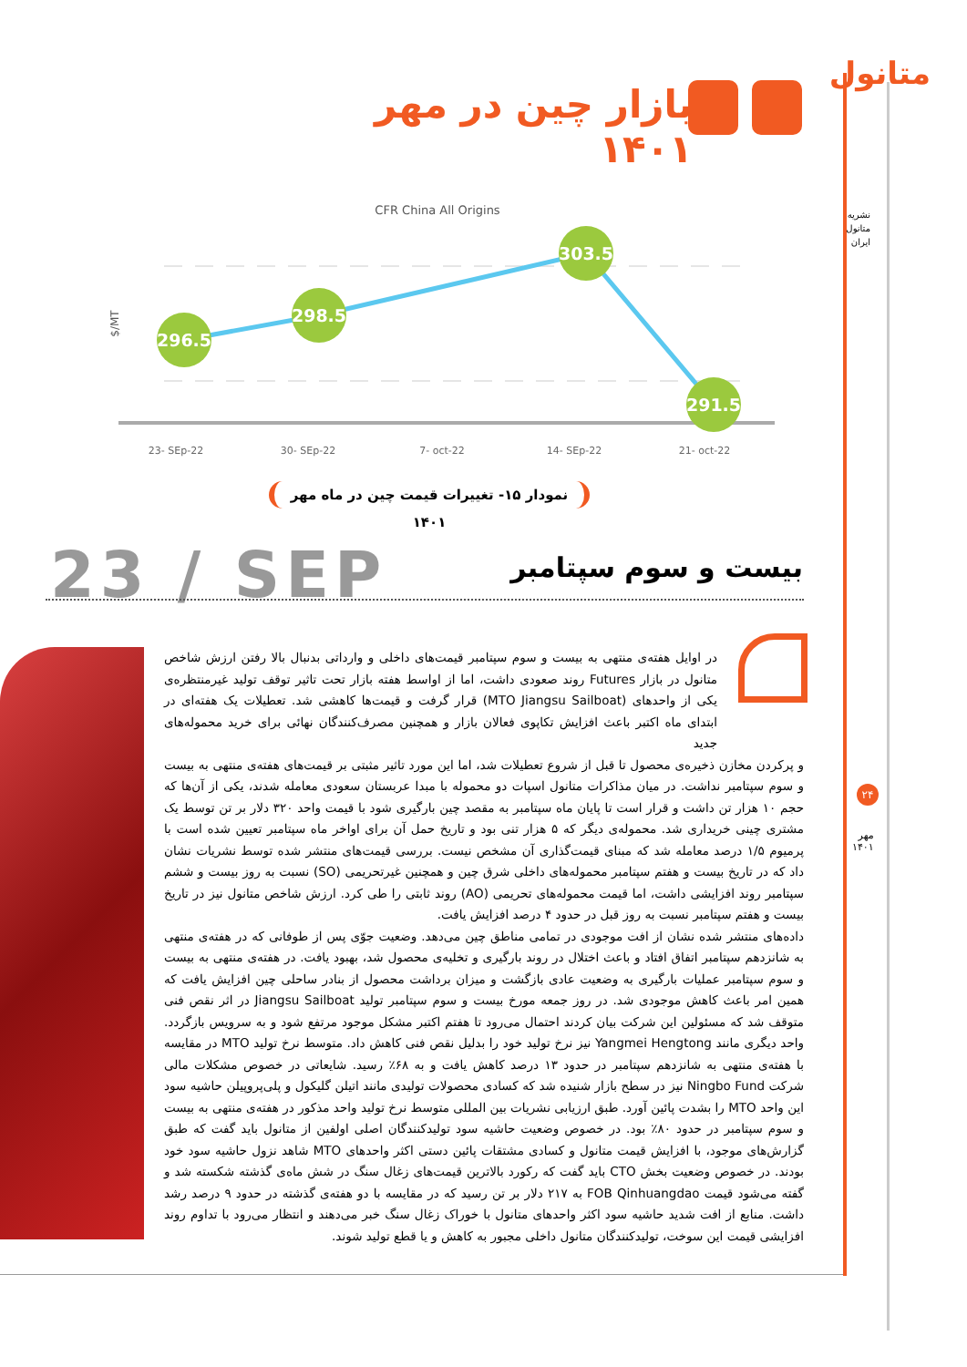متانول
نشریه
متانول
ایران
بازار چین در مهر ۱۴۰۱
CFR China All Origins
$/MT
296.5
298.5
303.5
291.5
23- SEp-22
30- SEp-22
7- oct-22
14- SEp-22
21- oct-22
نمودار ۱۵- تغییرات قیمت چین در ماه مهر ۱۴۰۱
23 / SEP بیست و سوم سپتامبر
در اوایل هفته‌ی منتهی به بیست و سوم سپتامبر قیمت‌های داخلی و وارداتی بدنبال بالا رفتن ارزش شاخص متانول در بازار Futures روند صعودی داشت، اما از اواسط هفته بازار تحت تاثیر توقف تولید غیرمنتظره‌ی یکی از واحدهای (MTO Jiangsu Sailboat) قرار گرفت و قیمت‌ها کاهشی شد. تعطیلات یک هفته‌ای در ابتدای ماه اکتبر باعث افزایش تکاپوی فعالان بازار و همچنین مصرف‌کنندگان نهائی برای خرید محموله‌های جدید
و پرکردن مخازن ذخیره‌ی محصول تا قبل از شروع تعطیلات شد، اما این مورد تاثیر مثبتی بر قیمت‌های هفته‌ی منتهی به بیست و سوم سپتامبر نداشت. در میان مذاکرات متانول اسپات دو محموله با مبدا عربستان سعودی معامله شدند، یکی از آن‌ها که حجم ۱۰ هزار تن داشت و قرار است تا پایان ماه سپتامبر به مقصد چین بارگیری شود با قیمت واحد ۳۲۰ دلار بر تن توسط یک مشتری چینی خریداری شد. محموله‌ی دیگر که ۵ هزار تنی بود و تاریخ حمل آن برای اواخر ماه سپتامبر تعیین شده است با پرمیوم ۱/۵ درصد معامله شد که مبنای قیمت‌گذاری آن مشخص نیست. بررسی قیمت‌های منتشر شده توسط نشریات نشان داد که در تاریخ بیست و هفتم سپتامبر محموله‌های داخلی شرق چین و همچنین غیرتحریمی (SO) نسبت به روز بیست و ششم سپتامبر روند افزایشی داشت، اما قیمت محموله‌های تحریمی (AO) روند ثابتی را طی کرد. ارزش شاخص متانول نیز در تاریخ بیست و هفتم سپتامبر نسبت به روز قبل در حدود ۴ درصد افزایش یافت.
داده‌های منتشر شده نشان از افت موجودی در تمامی مناطق چین می‌دهد. وضعیت جوّی پس از طوفانی که در هفته‌ی منتهی به شانزدهم سپتامبر اتفاق افتاد و باعث اختلال در روند بارگیری و تخلیه‌ی محصول شد، بهبود یافت. در هفته‌ی منتهی به بیست و سوم سپتامبر عملیات بارگیری به وضعیت عادی بازگشت و میزان برداشت محصول از بنادر ساحلی چین افزایش یافت که همین امر باعث کاهش موجودی شد. در روز جمعه مورخ بیست و سوم سپتامبر تولید Jiangsu Sailboat در اثر نقص فنی متوقف شد که مسئولین این شرکت بیان کردند احتمال می‌رود تا هفتم اکتبر مشکل موجود مرتفع شود و به سرویس بازگردد. واحد دیگری مانند Yangmei Hengtong نیز نرخ تولید خود را بدلیل نقص فنی کاهش داد. متوسط نرخ تولید MTO در مقایسه با هفته‌ی منتهی به شانزدهم سپتامبر در حدود ۱۳ درصد کاهش یافت و به ۶۸٪ رسید. شایعاتی در خصوص مشکلات مالی شرکت Ningbo Fund نیز در سطح بازار شنیده شد که کسادی محصولات تولیدی مانند اتیلن گلیکول و پلی‌پروپیلن حاشیه سود این واحد MTO را بشدت پائین آورد. طبق ارزیابی نشریات بین المللی متوسط نرخ تولید واحد مذکور در هفته‌ی منتهی به بیست و سوم سپتامبر در حدود ۸۰٪ بود. در خصوص وضعیت حاشیه سود تولیدکنندگان اصلی اولفین از متانول باید گفت که طبق گزارش‌های موجود، با افزایش قیمت متانول و کسادی مشتقات پائین دستی اکثر واحدهای MTO شاهد نزول حاشیه سود خود بودند. در خصوص وضعیت بخش CTO باید گفت که رکورد بالاترین قیمت‌های زغال سنگ در شش ماه‌ی گذشته شکسته شد و گفته می‌شود قیمت FOB Qinhuangdao به ۲۱۷ دلار بر تن رسید که در مقایسه با دو هفته‌ی گذشته در حدود ۹ درصد رشد داشت. منابع از افت شدید حاشیه سود اکثر واحدهای متانول با خوراک زغال سنگ خبر می‌دهند و انتظار می‌رود با تداوم روند افزایشی قیمت این سوخت، تولیدکنندگان متانول داخلی مجبور به کاهش و یا قطع تولید شوند.
۲۴
مهر
۱۴۰۱